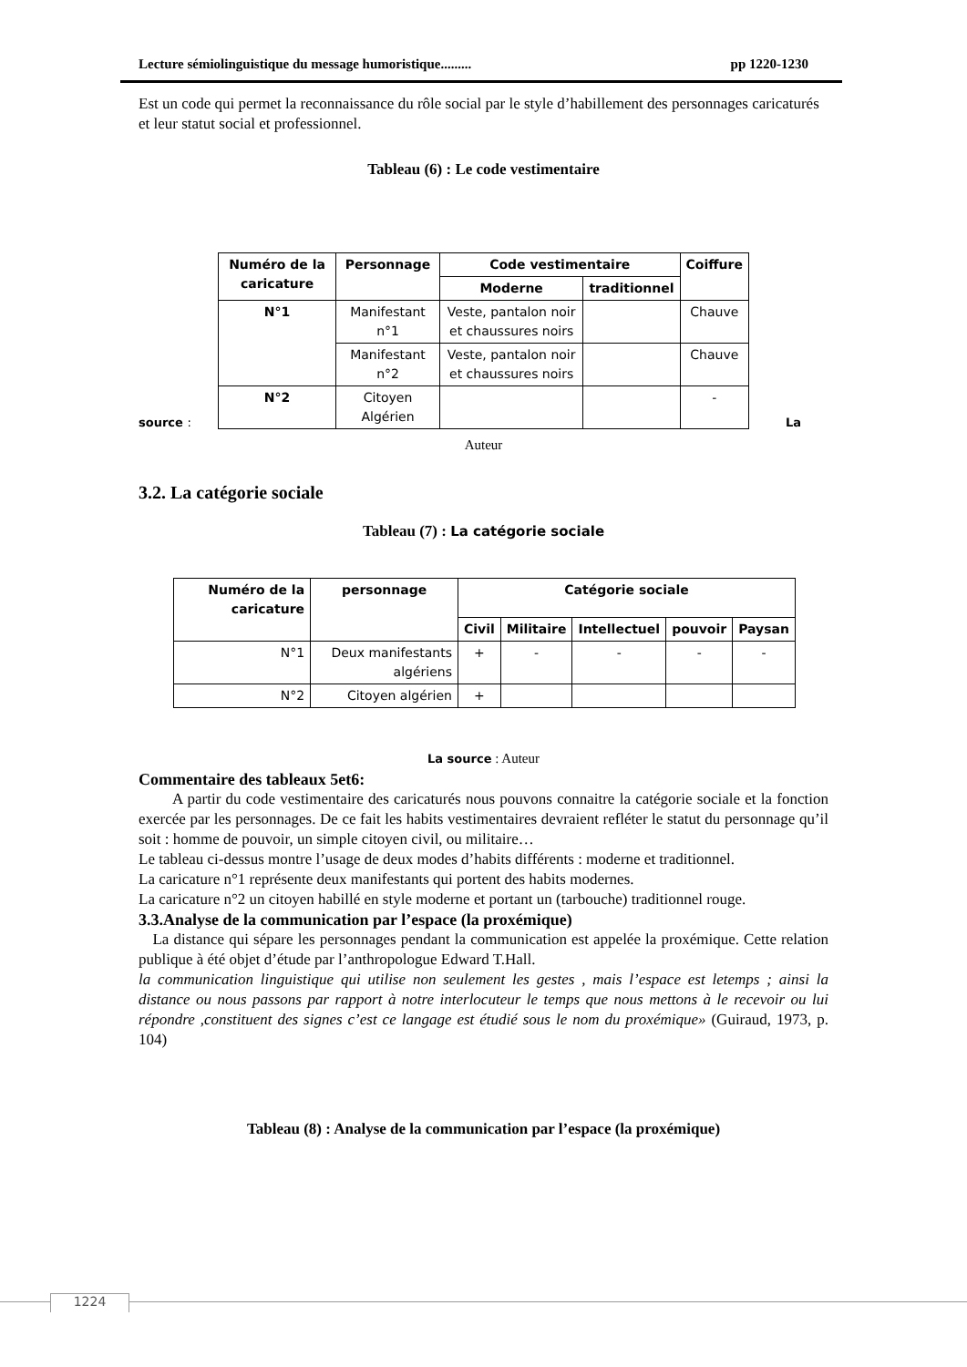Lecture sémiolinguistique du message humoristique......... pp 1220-1230
Est un code qui permet la reconnaissance du rôle social par le style d’habillement des personnages caricaturés et leur statut social et professionnel.
Tableau (6) : Le code vestimentaire
source :
| Numéro de la caricature | Personnage | Code vestimentaire | | Coiffure |
| --- | --- | --- | --- | --- |
| | | Moderne | traditionnel | |
| N°1 | Manifestant n°1 | Veste, pantalon noir et chaussures noirs | | Chauve |
| | Manifestant n°2 | Veste, pantalon noir et chaussures noirs | | Chauve |
| N°2 | Citoyen Algérien | | | - |
La
Auteur
3.2. La catégorie sociale
Tableau (7) : La catégorie sociale
| Numéro de la caricature | personnage | Catégorie sociale | | | | |
| --- | --- | --- | --- | --- | --- | --- |
| | | Civil | Militaire | Intellectuel | pouvoir | Paysan |
| N°1 | Deux manifestants algériens | + | - | - | - | - |
| N°2 | Citoyen algérien | + | | | | |
La source : Auteur
Commentaire des tableaux 5et6:
A partir du code vestimentaire des caricaturés nous pouvons connaitre la catégorie sociale et la fonction exercée par les personnages. De ce fait les habits vestimentaires devraient refléter le statut du personnage qu’il soit : homme de pouvoir, un simple citoyen civil, ou militaire…
Le tableau ci-dessus montre l’usage de deux modes d’habits différents : moderne et traditionnel.
La caricature n°1 représente deux manifestants qui portent des habits modernes.
La caricature n°2 un citoyen habillé en style moderne et portant un (tarbouche) traditionnel rouge.
3.3.Analyse de la communication par l’espace (la proxémique)
La distance qui sépare les personnages pendant la communication est appelée la proxémique. Cette relation publique à été objet d’étude par l’anthropologue Edward T.Hall.
la communication linguistique qui utilise non seulement les gestes , mais l’espace est letemps ; ainsi la distance ou nous passons par rapport à notre interlocuteur le temps que nous mettons à le recevoir ou lui répondre ,constituent des signes c’est ce langage est étudié sous le nom du proxémique» (Guiraud, 1973, p. 104)
Tableau (8) : Analyse de la communication par l’espace (la proxémique)
1224